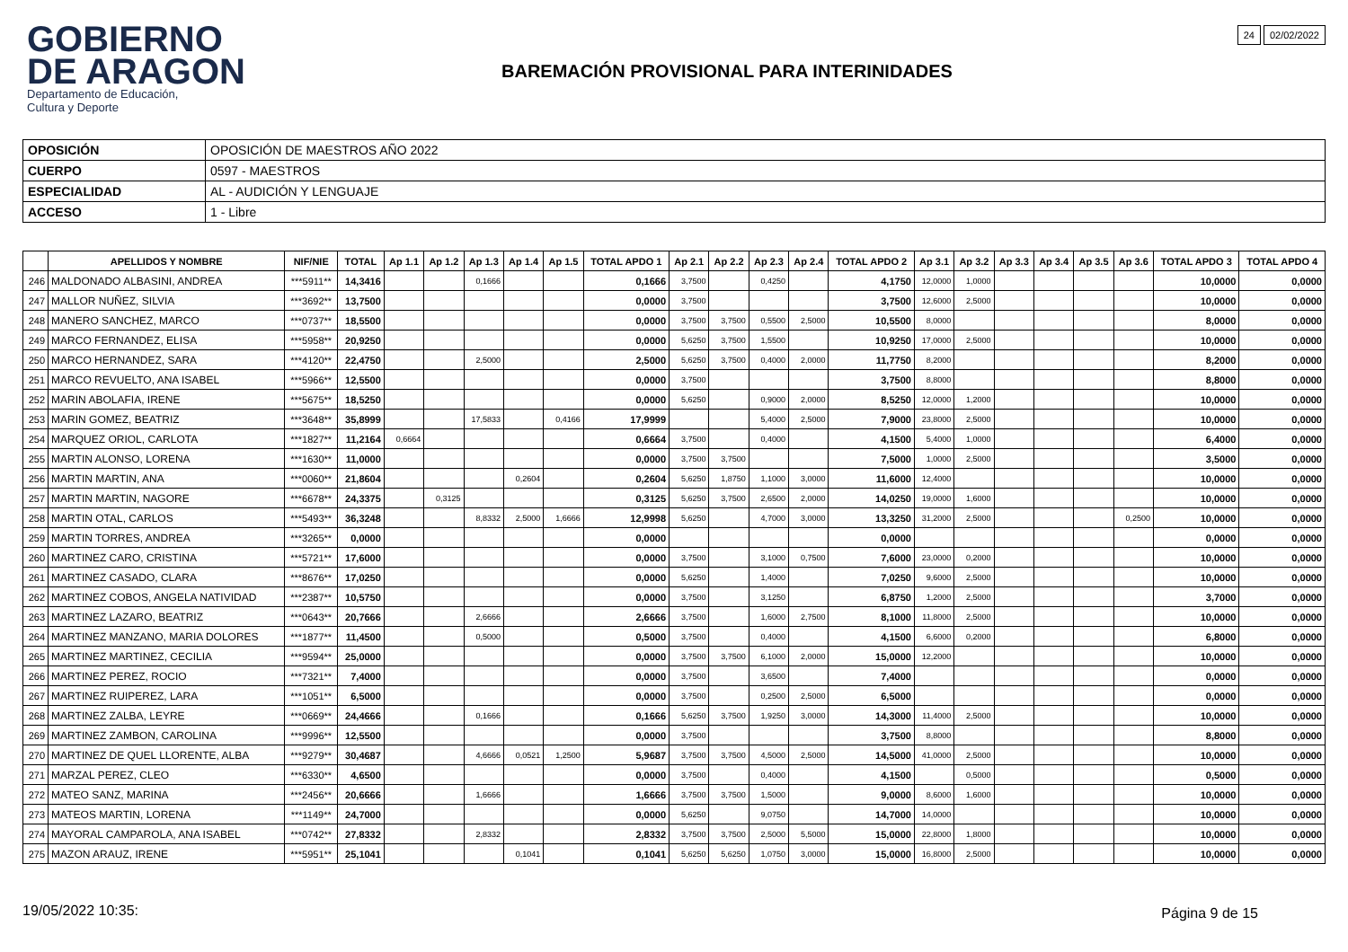GOBIERNO
DE ARAGON
Departamento de Educación,
Cultura y Deporte
24 02/02/2022
BAREMACIÓN PROVISIONAL PARA INTERINIDADES
| OPOSICIÓN | OPOSICIÓN DE MAESTROS AÑO 2022 |
| CUERPO | 0597 - MAESTROS |
| ESPECIALIDAD | AL - AUDICIÓN Y LENGUAJE |
| ACCESO | 1 - Libre |
| | APELLIDOS Y NOMBRE | NIF/NIE | TOTAL | Ap 1.1 | Ap 1.2 | Ap 1.3 | Ap 1.4 | Ap 1.5 | TOTAL APDO 1 | Ap 2.1 | Ap 2.2 | Ap 2.3 | Ap 2.4 | TOTAL APDO 2 | Ap 3.1 | Ap 3.2 | Ap 3.3 | Ap 3.4 | Ap 3.5 | Ap 3.6 | TOTAL APDO 3 | TOTAL APDO 4 |
| --- | --- | --- | --- | --- | --- | --- | --- | --- | --- | --- | --- | --- | --- | --- | --- | --- | --- | --- | --- | --- | --- | --- |
| 246 | MALDONADO ALBASINI, ANDREA | ***5911** | 14,3416 | | | 0,1666 | | | 0,1666 | 3,7500 | | 0,4250 | | 4,1750 | 12,0000 | 1,0000 | | | | | 10,0000 | 0,0000 |
| 247 | MALLOR NUÑEZ, SILVIA | ***3692** | 13,7500 | | | | | | 0,0000 | 3,7500 | | | | 3,7500 | 12,6000 | 2,5000 | | | | | 10,0000 | 0,0000 |
| 248 | MANERO SANCHEZ, MARCO | ***0737** | 18,5500 | | | | | | 0,0000 | 3,7500 | 3,7500 | 0,5500 | 2,5000 | 10,5500 | 8,0000 | | | | | | 8,0000 | 0,0000 |
| 249 | MARCO FERNANDEZ, ELISA | ***5958** | 20,9250 | | | | | | 0,0000 | 5,6250 | 3,7500 | 1,5500 | | 10,9250 | 17,0000 | 2,5000 | | | | | 10,0000 | 0,0000 |
| 250 | MARCO HERNANDEZ, SARA | ***4120** | 22,4750 | | | 2,5000 | | | 2,5000 | 5,6250 | 3,7500 | 0,4000 | 2,0000 | 11,7750 | 8,2000 | | | | | | 8,2000 | 0,0000 |
| 251 | MARCO REVUELTO, ANA ISABEL | ***5966** | 12,5500 | | | | | | 0,0000 | 3,7500 | | | | 3,7500 | 8,8000 | | | | | | 8,8000 | 0,0000 |
| 252 | MARIN ABOLAFIA, IRENE | ***5675** | 18,5250 | | | | | | 0,0000 | 5,6250 | | 0,9000 | 2,0000 | 8,5250 | 12,0000 | 1,2000 | | | | | 10,0000 | 0,0000 |
| 253 | MARIN GOMEZ, BEATRIZ | ***3648** | 35,8999 | | | 17,5833 | | 0,4166 | 17,9999 | | | 5,4000 | 2,5000 | 7,9000 | 23,8000 | 2,5000 | | | | | 10,0000 | 0,0000 |
| 254 | MARQUEZ ORIOL, CARLOTA | ***1827** | 11,2164 | 0,6664 | | | | | 0,6664 | 3,7500 | | 0,4000 | | 4,1500 | 5,4000 | 1,0000 | | | | | 6,4000 | 0,0000 |
| 255 | MARTIN ALONSO, LORENA | ***1630** | 11,0000 | | | | | | 0,0000 | 3,7500 | 3,7500 | | | 7,5000 | 1,0000 | 2,5000 | | | | | 3,5000 | 0,0000 |
| 256 | MARTIN MARTIN, ANA | ***0060** | 21,8604 | | | | 0,2604 | | 0,2604 | 5,6250 | 1,8750 | 1,1000 | 3,0000 | 11,6000 | 12,4000 | | | | | | 10,0000 | 0,0000 |
| 257 | MARTIN MARTIN, NAGORE | ***6678** | 24,3375 | | 0,3125 | | | | 0,3125 | 5,6250 | 3,7500 | 2,6500 | 2,0000 | 14,0250 | 19,0000 | 1,6000 | | | | | 10,0000 | 0,0000 |
| 258 | MARTIN OTAL, CARLOS | ***5493** | 36,3248 | | | 8,8332 | 2,5000 | 1,6666 | 12,9998 | 5,6250 | | 4,7000 | 3,0000 | 13,3250 | 31,2000 | 2,5000 | | | | 0,2500 | 10,0000 | 0,0000 |
| 259 | MARTIN TORRES, ANDREA | ***3265** | 0,0000 | | | | | | 0,0000 | | | | | 0,0000 | | | | | | | 0,0000 | 0,0000 |
| 260 | MARTINEZ CARO, CRISTINA | ***5721** | 17,6000 | | | | | | 0,0000 | 3,7500 | | 3,1000 | 0,7500 | 7,6000 | 23,0000 | 0,2000 | | | | | 10,0000 | 0,0000 |
| 261 | MARTINEZ CASADO, CLARA | ***8676** | 17,0250 | | | | | | 0,0000 | 5,6250 | | 1,4000 | | 7,0250 | 9,6000 | 2,5000 | | | | | 10,0000 | 0,0000 |
| 262 | MARTINEZ COBOS, ANGELA NATIVIDAD | ***2387** | 10,5750 | | | | | | 0,0000 | 3,7500 | | 3,1250 | | 6,8750 | 1,2000 | 2,5000 | | | | | 3,7000 | 0,0000 |
| 263 | MARTINEZ LAZARO, BEATRIZ | ***0643** | 20,7666 | | | 2,6666 | | | 2,6666 | 3,7500 | | 1,6000 | 2,7500 | 8,1000 | 11,8000 | 2,5000 | | | | | 10,0000 | 0,0000 |
| 264 | MARTINEZ MANZANO, MARIA DOLORES | ***1877** | 11,4500 | | | 0,5000 | | | 0,5000 | 3,7500 | | 0,4000 | | 4,1500 | 6,6000 | 0,2000 | | | | | 6,8000 | 0,0000 |
| 265 | MARTINEZ MARTINEZ, CECILIA | ***9594** | 25,0000 | | | | | | 0,0000 | 3,7500 | 3,7500 | 6,1000 | 2,0000 | 15,0000 | 12,2000 | | | | | | 10,0000 | 0,0000 |
| 266 | MARTINEZ PEREZ, ROCIO | ***7321** | 7,4000 | | | | | | 0,0000 | 3,7500 | | 3,6500 | | 7,4000 | | | | | | | 0,0000 | 0,0000 |
| 267 | MARTINEZ RUIPEREZ, LARA | ***1051** | 6,5000 | | | | | | 0,0000 | 3,7500 | | 0,2500 | 2,5000 | 6,5000 | | | | | | | 0,0000 | 0,0000 |
| 268 | MARTINEZ ZALBA, LEYRE | ***0669** | 24,4666 | | | 0,1666 | | | 0,1666 | 5,6250 | 3,7500 | 1,9250 | 3,0000 | 14,3000 | 11,4000 | 2,5000 | | | | | 10,0000 | 0,0000 |
| 269 | MARTINEZ ZAMBON, CAROLINA | ***9996** | 12,5500 | | | | | | 0,0000 | 3,7500 | | | | 3,7500 | 8,8000 | | | | | | 8,8000 | 0,0000 |
| 270 | MARTINEZ DE QUEL LLORENTE, ALBA | ***9279** | 30,4687 | | | 4,6666 | 0,0521 | 1,2500 | 5,9687 | 3,7500 | 3,7500 | 4,5000 | 2,5000 | 14,5000 | 41,0000 | 2,5000 | | | | | 10,0000 | 0,0000 |
| 271 | MARZAL PEREZ, CLEO | ***6330** | 4,6500 | | | | | | 0,0000 | 3,7500 | | 0,4000 | | 4,1500 | | 0,5000 | | | | | 0,5000 | 0,0000 |
| 272 | MATEO SANZ, MARINA | ***2456** | 20,6666 | | | 1,6666 | | | 1,6666 | 3,7500 | 3,7500 | 1,5000 | | 9,0000 | 8,6000 | 1,6000 | | | | | 10,0000 | 0,0000 |
| 273 | MATEOS MARTIN, LORENA | ***1149** | 24,7000 | | | | | | 0,0000 | 5,6250 | | 9,0750 | | 14,7000 | 14,0000 | | | | | | 10,0000 | 0,0000 |
| 274 | MAYORAL CAMPAROLA, ANA ISABEL | ***0742** | 27,8332 | | | 2,8332 | | | 2,8332 | 3,7500 | 3,7500 | 2,5000 | 5,5000 | 15,0000 | 22,8000 | 1,8000 | | | | | 10,0000 | 0,0000 |
| 275 | MAZON ARAUZ, IRENE | ***5951** | 25,1041 | | | | 0,1041 | | 0,1041 | 5,6250 | 5,6250 | 1,0750 | 3,0000 | 15,0000 | 16,8000 | 2,5000 | | | | | 10,0000 | 0,0000 |
19/05/2022 10:35: Página 9 de 15